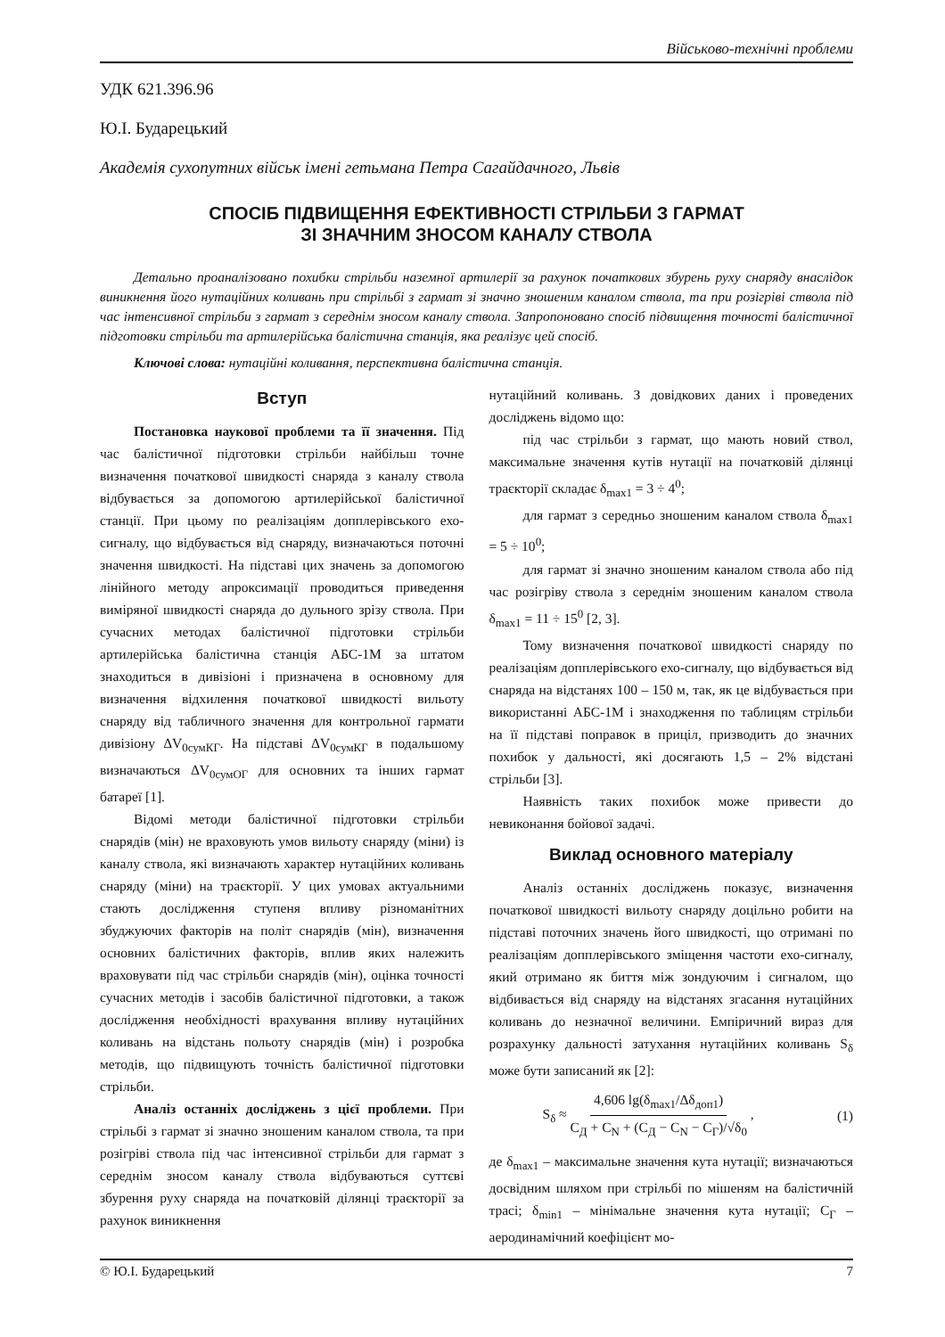Військово-технічні проблеми
УДК 621.396.96
Ю.І. Бударецький
Академія сухопутних військ імені гетьмана Петра Сагайдачного, Львів
СПОСІБ ПІДВИЩЕННЯ ЕФЕКТИВНОСТІ СТРІЛЬБИ З ГАРМАТ
ЗІ ЗНАЧНИМ ЗНОСОМ КАНАЛУ СТВОЛА
Детально проаналізовано похибки стрільби наземної артилерії за рахунок початкових збурень руху снаряду внаслідок виникнення його нутаційних коливань при стрільбі з гармат зі значно зношеним каналом ствола, та при розігріві ствола під час інтенсивної стрільби з гармат з середнім зносом каналу ствола. Запропоновано спосіб підвищення точності балістичної підготовки стрільби та артилерійська балістична станція, яка реалізує цей спосіб.
Ключові слова: нутаційні коливання, перспективна балістична станція.
Вступ
Постановка наукової проблеми та її значення. Під час балістичної підготовки стрільби найбільш точне визначення початкової швидкості снаряда з каналу ствола відбувається за допомогою артилерійської балістичної станції. При цьому по реалізаціям допплерівського ехо-сигналу, що відбувається від снаряду, визначаються поточні значення швидкості. На підставі цих значень за допомогою лінійного методу апроксимації проводиться приведення виміряної швидкості снаряда до дульного зрізу ствола. При сучасних методах балістичної підготовки стрільби артилерійська балістична станція АБС-1М за штатом знаходиться в дивізіоні і призначена в основному для визначення відхилення початкової швидкості вильоту снаряду від табличного значення для контрольної гармати дивізіону ΔV<sub>0сумКГ</sub>. На підставі ΔV<sub>0сумКГ</sub> в подальшому визначаються ΔV<sub>0сумОГ</sub> для основних та інших гармат батареї [1].
Відомі методи балістичної підготовки стрільби снарядів (мін) не враховують умов вильоту снаряду (міни) із каналу ствола, які визначають характер нутаційних коливань снаряду (міни) на траєкторії. У цих умовах актуальними стають дослідження ступеня впливу різноманітних збуджуючих факторів на політ снарядів (мін), визначення основних балістичних факторів, вплив яких належить враховувати під час стрільби снарядів (мін), оцінка точності сучасних методів і засобів балістичної підготовки, а також дослідження необхідності врахування впливу нутаційних коливань на відстань польоту снарядів (мін) і розробка методів, що підвищують точність балістичної підготовки стрільби.
Аналіз останніх досліджень з цієї проблеми. При стрільбі з гармат зі значно зношеним каналом ствола, та при розігріві ствола під час інтенсивної стрільби для гармат з середнім зносом каналу ствола відбуваються суттєві збурення руху снаряда на початковій ділянці траєкторії за рахунок виникнення
нутаційний коливань. З довідкових даних і проведених досліджень відомо що:
під час стрільби з гармат, що мають новий ствол, максимальне значення кутів нутації на початковій ділянці траєкторії складає δ<sub>max1</sub> = 3 ÷ 4<sup>0</sup>;
для гармат з середньо зношеним каналом ствола δ<sub>max1</sub> = 5 ÷ 10<sup>0</sup>;
для гармат зі значно зношеним каналом ствола або під час розігріву ствола з середнім зношеним каналом ствола δ<sub>max1</sub> = 11 ÷ 15<sup>0</sup> [2, 3].
Тому визначення початкової швидкості снаряду по реалізаціям допплерівського ехо-сигналу, що відбувається від снаряда на відстанях 100 – 150 м, так, як це відбувається при використанні АБС-1М і знаходження по таблицям стрільби на її підставі поправок в приціл, призводить до значних похибок у дальності, які досягають 1,5 – 2% відстані стрільби [3].
Наявність таких похибок може привести до невиконання бойової задачі.
Виклад основного матеріалу
Аналіз останніх досліджень показує, визначення початкової швидкості вильоту снаряду доцільно робити на підставі поточних значень його швидкості, що отримані по реалізаціям допплерівського зміщення частоти ехо-сигналу, який отримано як биття між зондуючим і сигналом, що відбивається від снаряду на відстанях згасання нутаційних коливань до незначної величини. Емпіричний вираз для розрахунку дальності затухання нутаційних коливань S<sub>δ</sub> може бути записаний як [2]:
S<sub>δ</sub> ≈ 4,606 lg(δ<sub>max1</sub>/Δδ<sub>доп1</sub>) C<sub>Д</sub> + C<sub>N</sub> + (C<sub>Д</sub> − C<sub>N</sub> − C<sub>Г</sub>)/√δ<sub>0</sub> , (1)
де δ<sub>max1</sub> – максимальне значення кута нутації; визначаються досвідним шляхом при стрільбі по мішеням на балістичній трасі; δ<sub>min1</sub> – мінімальне значення кута нутації; C<sub>Г</sub> – аеродинамічний коефіцієнт мо-
© Ю.І. Бударецький 7